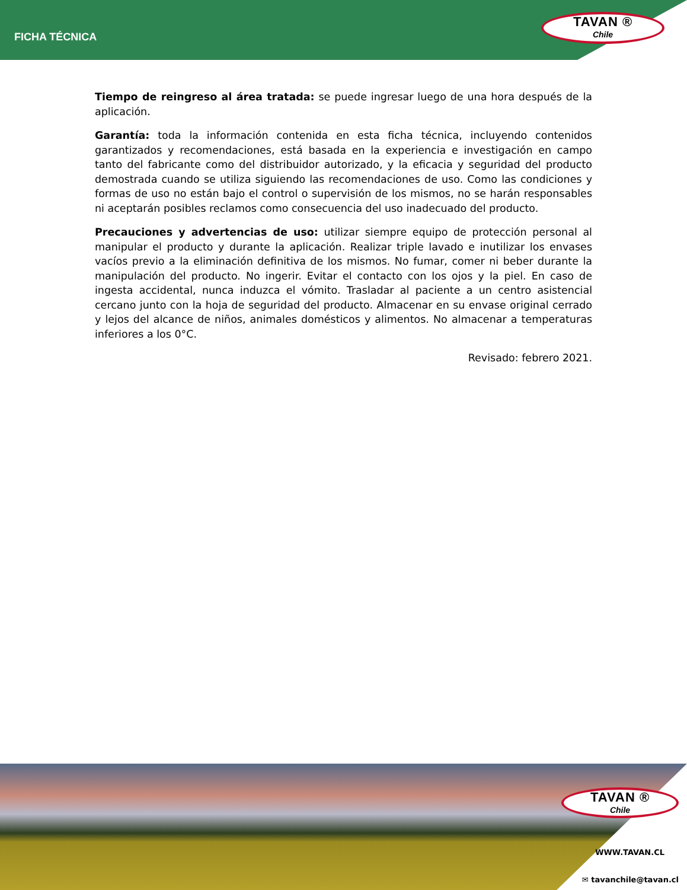FICHA TÉCNICA
TAVAN ®
Chile
Tiempo de reingreso al área tratada: se puede ingresar luego de una hora después de la aplicación.
Garantía: toda la información contenida en esta ficha técnica, incluyendo contenidos garantizados y recomendaciones, está basada en la experiencia e investigación en campo tanto del fabricante como del distribuidor autorizado, y la eficacia y seguridad del producto demostrada cuando se utiliza siguiendo las recomendaciones de uso. Como las condiciones y formas de uso no están bajo el control o supervisión de los mismos, no se harán responsables ni aceptarán posibles reclamos como consecuencia del uso inadecuado del producto.
Precauciones y advertencias de uso: utilizar siempre equipo de protección personal al manipular el producto y durante la aplicación. Realizar triple lavado e inutilizar los envases vacíos previo a la eliminación definitiva de los mismos. No fumar, comer ni beber durante la manipulación del producto. No ingerir. Evitar el contacto con los ojos y la piel. En caso de ingesta accidental, nunca induzca el vómito. Trasladar al paciente a un centro asistencial cercano junto con la hoja de seguridad del producto. Almacenar en su envase original cerrado y lejos del alcance de niños, animales domésticos y alimentos. No almacenar a temperaturas inferiores a los 0°C.
Revisado: febrero 2021.
TAVAN ®
Chile
WWW.TAVAN.CL
✉ tavanchile@tavan.cl